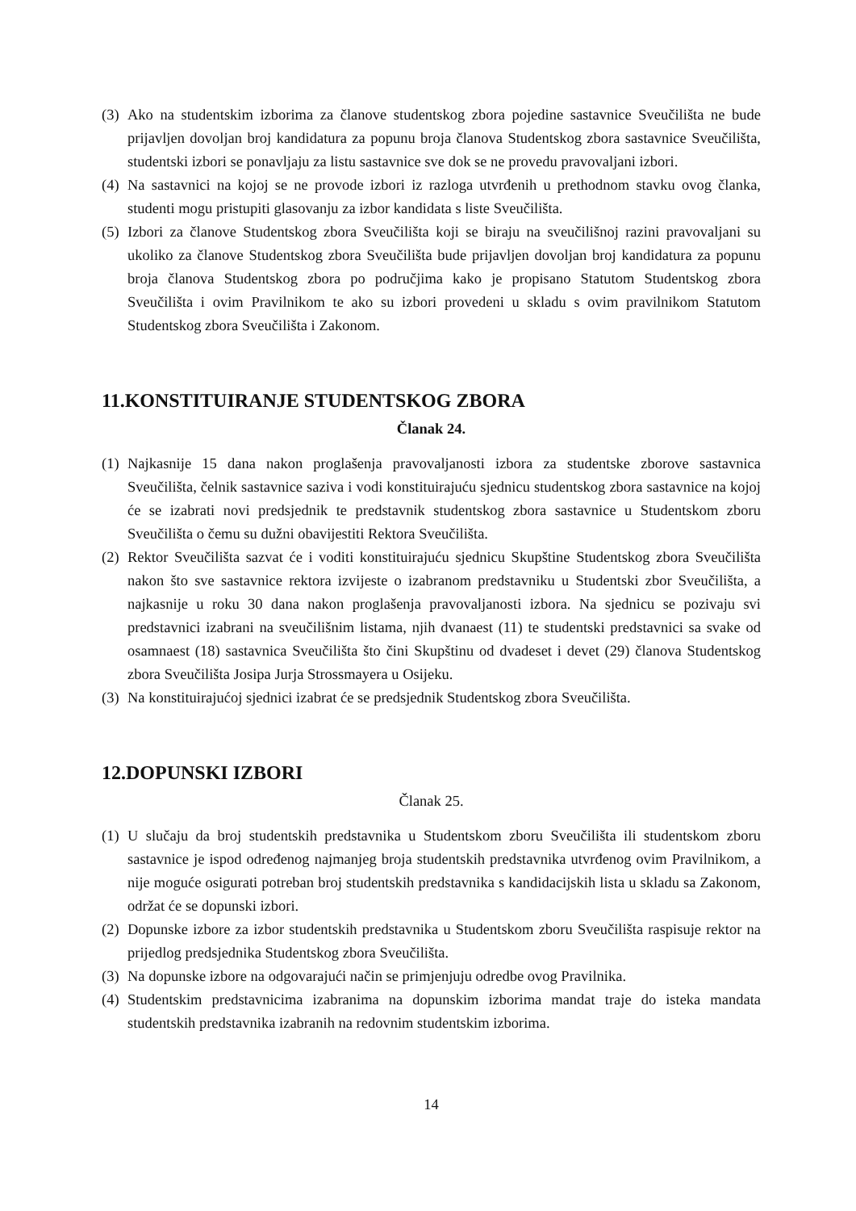(3) Ako na studentskim izborima za članove studentskog zbora pojedine sastavnice Sveučilišta ne bude prijavljen dovoljan broj kandidatura za popunu broja članova Studentskog zbora sastavnice Sveučilišta, studentski izbori se ponavljaju za listu sastavnice sve dok se ne provedu pravovaljani izbori.
(4) Na sastavnici na kojoj se ne provode izbori iz razloga utvrđenih u prethodnom stavku ovog članka, studenti mogu pristupiti glasovanju za izbor kandidata s liste Sveučilišta.
(5) Izbori za članove Studentskog zbora Sveučilišta koji se biraju na sveučilišnoj razini pravovaljani su ukoliko za članove Studentskog zbora Sveučilišta bude prijavljen dovoljan broj kandidatura za popunu broja članova Studentskog zbora po područjima kako je propisano Statutom Studentskog zbora Sveučilišta i ovim Pravilnikom te ako su izbori provedeni u skladu s ovim pravilnikom Statutom Studentskog zbora Sveučilišta i Zakonom.
11.KONSTITUIRANJE STUDENTSKOG ZBORA
Članak 24.
(1) Najkasnije 15 dana nakon proglašenja pravovaljanosti izbora za studentske zborove sastavnica Sveučilišta, čelnik sastavnice saziva i vodi konstituirajuću sjednicu studentskog zbora sastavnice na kojoj će se izabrati novi predsjednik te predstavnik studentskog zbora sastavnice u Studentskom zboru Sveučilišta o čemu su dužni obavijestiti Rektora Sveučilišta.
(2) Rektor Sveučilišta sazvat će i voditi konstituirajuću sjednicu Skupštine Studentskog zbora Sveučilišta nakon što sve sastavnice rektora izvijeste o izabranom predstavniku u Studentski zbor Sveučilišta, a najkasnije u roku 30 dana nakon proglašenja pravovaljanosti izbora. Na sjednicu se pozivaju svi predstavnici izabrani na sveučilišnim listama, njih dvanaest (11) te studentski predstavnici sa svake od osamnaest (18) sastavnica Sveučilišta što čini Skupštinu od dvadeset i devet (29) članova Studentskog zbora Sveučilišta Josipa Jurja Strossmayera u Osijeku.
(3) Na konstituirajućoj sjednici izabrat će se predsjednik Studentskog zbora Sveučilišta.
12.DOPUNSKI IZBORI
Članak 25.
(1) U slučaju da broj studentskih predstavnika u Studentskom zboru Sveučilišta ili studentskom zboru sastavnice je ispod određenog najmanjeg broja studentskih predstavnika utvrđenog ovim Pravilnikom, a nije moguće osigurati potreban broj studentskih predstavnika s kandidacijskih lista u skladu sa Zakonom, održat će se dopunski izbori.
(2) Dopunske izbore za izbor studentskih predstavnika u Studentskom zboru Sveučilišta raspisuje rektor na prijedlog predsjednika Studentskog zbora Sveučilišta.
(3) Na dopunske izbore na odgovarajući način se primjenjuju odredbe ovog Pravilnika.
(4) Studentskim predstavnicima izabranima na dopunskim izborima mandat traje do isteka mandata studentskih predstavnika izabranih na redovnim studentskim izborima.
14